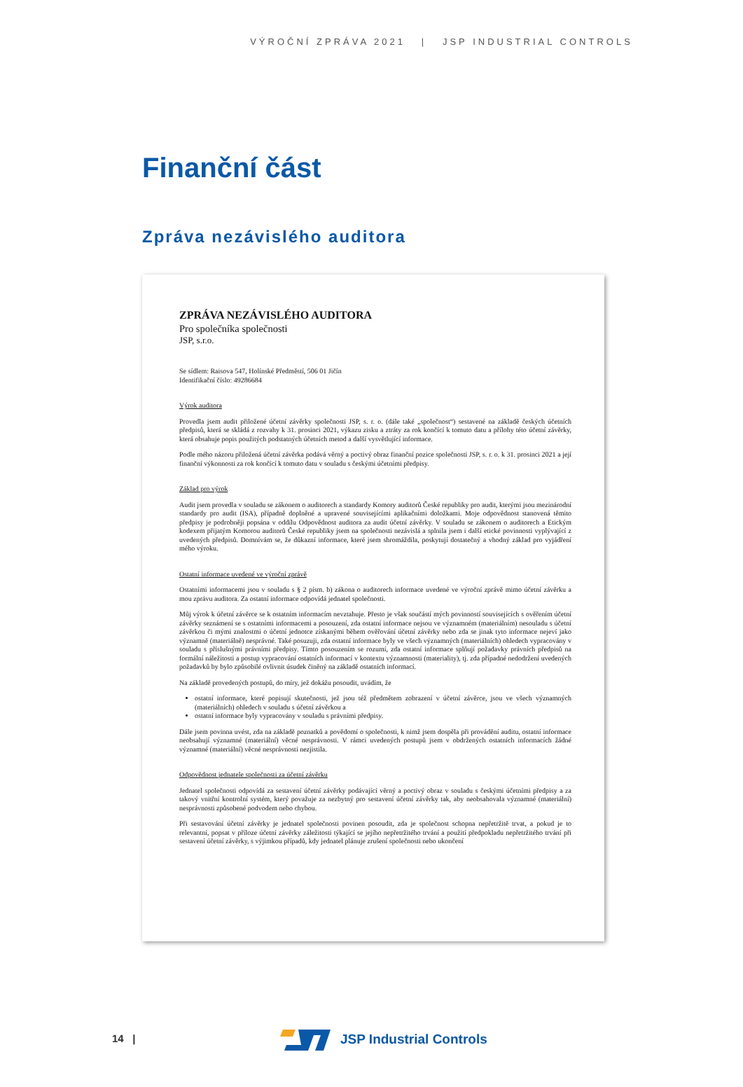VÝROČNÍ ZPRÁVA 2021 | JSP INDUSTRIAL CONTROLS
Finanční část
Zpráva nezávislého auditora
ZPRÁVA NEZÁVISLÉHO AUDITORA
Pro společníka společnosti
JSP, s.r.o.
Se sídlem: Raisova 547, Holínské Předměstí, 506 01 Jičín
Identifikační číslo: 49286684
Výrok auditora
Provedla jsem audit přiložené účetní závěrky společnosti JSP, s. r. o. (dále také „společnost“) sestavené na základě českých účetních předpisů, která se skládá z rozvahy k 31. prosinci 2021, výkazu zisku a ztráty za rok končící k tomuto datu a přílohy této účetní závěrky, která obsahuje popis použitých podstatných účetních metod a další vysvětlující informace.
Podle mého názoru přiložená účetní závěrka podává věrný a poctivý obraz finanční pozice společnosti JSP, s. r. o. k 31. prosinci 2021 a její finanční výkonnosti za rok končící k tomuto datu v souladu s českými účetními předpisy.
Základ pro výrok
Audit jsem provedla v souladu se zákonem o auditorech a standardy Komory auditorů České republiky pro audit, kterými jsou mezinárodní standardy pro audit (ISA), případně doplněné a upravené souvisejícími aplikačními doložkami. Moje odpovědnost stanovená těmito předpisy je podrobněji popsána v oddílu Odpovědnost auditora za audit účetní závěrky. V souladu se zákonem o auditorech a Etickým kodexem přijatým Komorou auditorů České republiky jsem na společnosti nezávislá a splnila jsem i další etické povinnosti vyplývající z uvedených předpisů. Domnívám se, že důkazní informace, které jsem shromáždila, poskytují dostatečný a vhodný základ pro vyjádření mého výroku.
Ostatní informace uvedené ve výroční zprávě
Ostatními informacemi jsou v souladu s § 2 písm. b) zákona o auditorech informace uvedené ve výroční zprávě mimo účetní závěrku a mou zprávu auditora. Za ostatní informace odpovídá jednatel společnosti.
Můj výrok k účetní závěrce se k ostatním informacím nevztahuje. Přesto je však součástí mých povinností souvisejících s ověřením účetní závěrky seznámení se s ostatními informacemi a posouzení, zda ostatní informace nejsou ve významném (materiálním) nesouladu s účetní závěrkou či mými znalostmi o účetní jednotce získanými během ověřování účetní závěrky nebo zda se jinak tyto informace nejeví jako významně (materiálně) nesprávné. Také posuzuji, zda ostatní informace byly ve všech významných (materiálních) ohledech vypracovány v souladu s příslušnými právními předpisy. Tímto posouzením se rozumí, zda ostatní informace splňují požadavky právních předpisů na formální náležitosti a postup vypracování ostatních informací v kontextu významnosti (materiality), tj. zda případné nedodržení uvedených požadavků by bylo způsobilé ovlivnit úsudek činěný na základě ostatních informací.
Na základě provedených postupů, do míry, jež dokážu posoudit, uvádím, že
ostatní informace, které popisují skutečnosti, jež jsou též předmětem zobrazení v účetní závěrce, jsou ve všech významných (materiálních) ohledech v souladu s účetní závěrkou a
ostatní informace byly vypracovány v souladu s právními předpisy.
Dále jsem povinna uvést, zda na základě poznatků a povědomí o společnosti, k nimž jsem dospěla při provádění auditu, ostatní informace neobsahují významné (materiální) věcné nesprávnosti. V rámci uvedených postupů jsem v obdržených ostatních informacích žádné významné (materiální) věcné nesprávnosti nezjistila.
Odpovědnost jednatele společnosti za účetní závěrku
Jednatel společnosti odpovídá za sestavení účetní závěrky podávající věrný a poctivý obraz v souladu s českými účetními předpisy a za takový vnitřní kontrolní systém, který považuje za nezbytný pro sestavení účetní závěrky tak, aby neobsahovala významné (materiální) nesprávnosti způsobené podvodem nebo chybou.
Při sestavování účetní závěrky je jednatel společnosti povinen posoudit, zda je společnost schopna nepřetržitě trvat, a pokud je to relevantní, popsat v příloze účetní závěrky záležitosti týkající se jejího nepřetržitého trvání a použití předpokladu nepřetržitého trvání při sestavení účetní závěrky, s výjimkou případů, kdy jednatel plánuje zrušení společnosti nebo ukončení
14 | JSP Industrial Controls